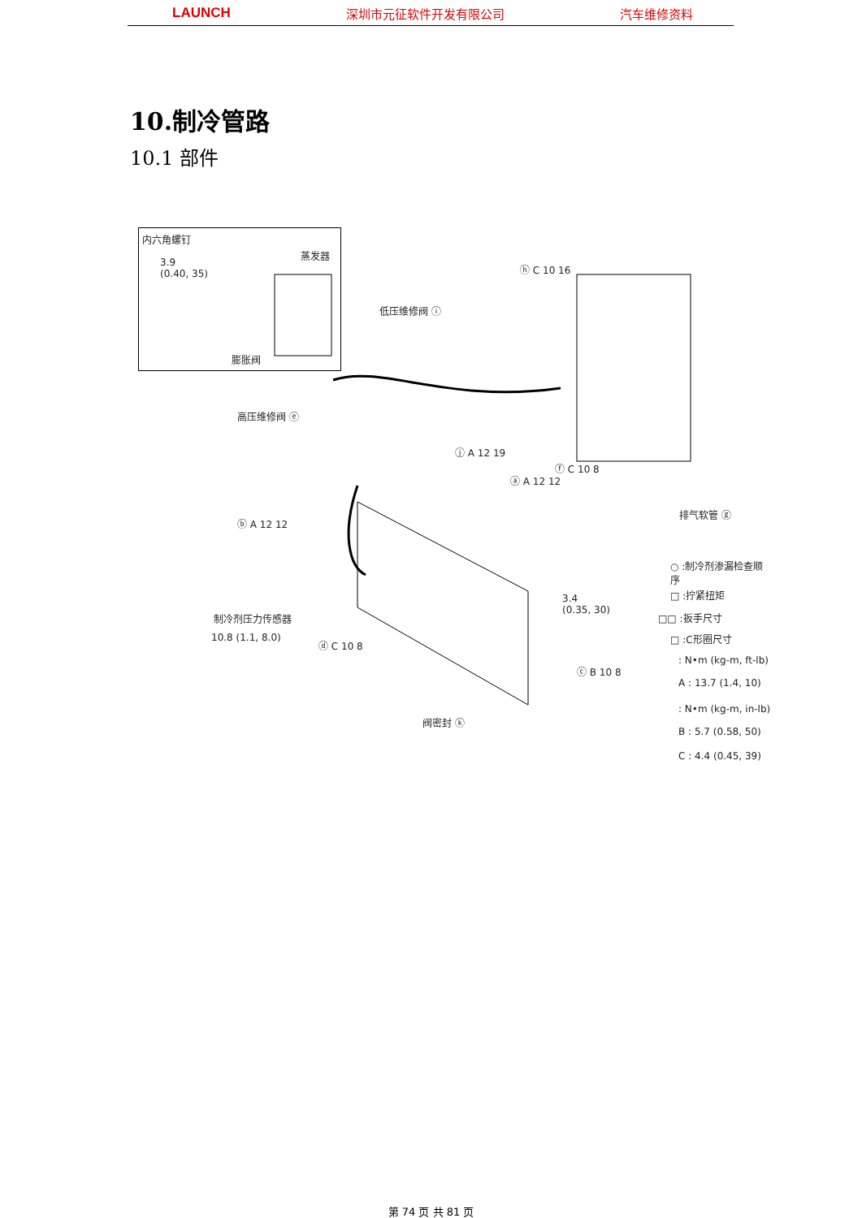LAUNCH 深圳市元征软件开发有限公司 汽车维修资料
10.制冷管路
10.1 部件
内六角螺钉
3.9
(0.40, 35)
蒸发器
膨胀阀
低压维修阀 ⓘ
ⓗ C 10 16
高压维修阀 ⓔ
ⓙ A 12 19
ⓐ A 12 12
ⓕ C 10 8
排气软管 ⓖ
ⓑ A 12 12
制冷剂压力传感器
10.8 (1.1, 8.0)
ⓓ C 10 8
3.4
(0.35, 30)
ⓒ B 10 8
阀密封 ⓚ
○ :制冷剂渗漏检查顺序
□ :拧紧扭矩
□□ :扳手尺寸
□ :C形圈尺寸
: N•m (kg-m, ft-lb)
A : 13.7 (1.4, 10)
: N•m (kg-m, in-lb)
B : 5.7 (0.58, 50)
C : 4.4 (0.45, 39)
第 74 页 共 81 页